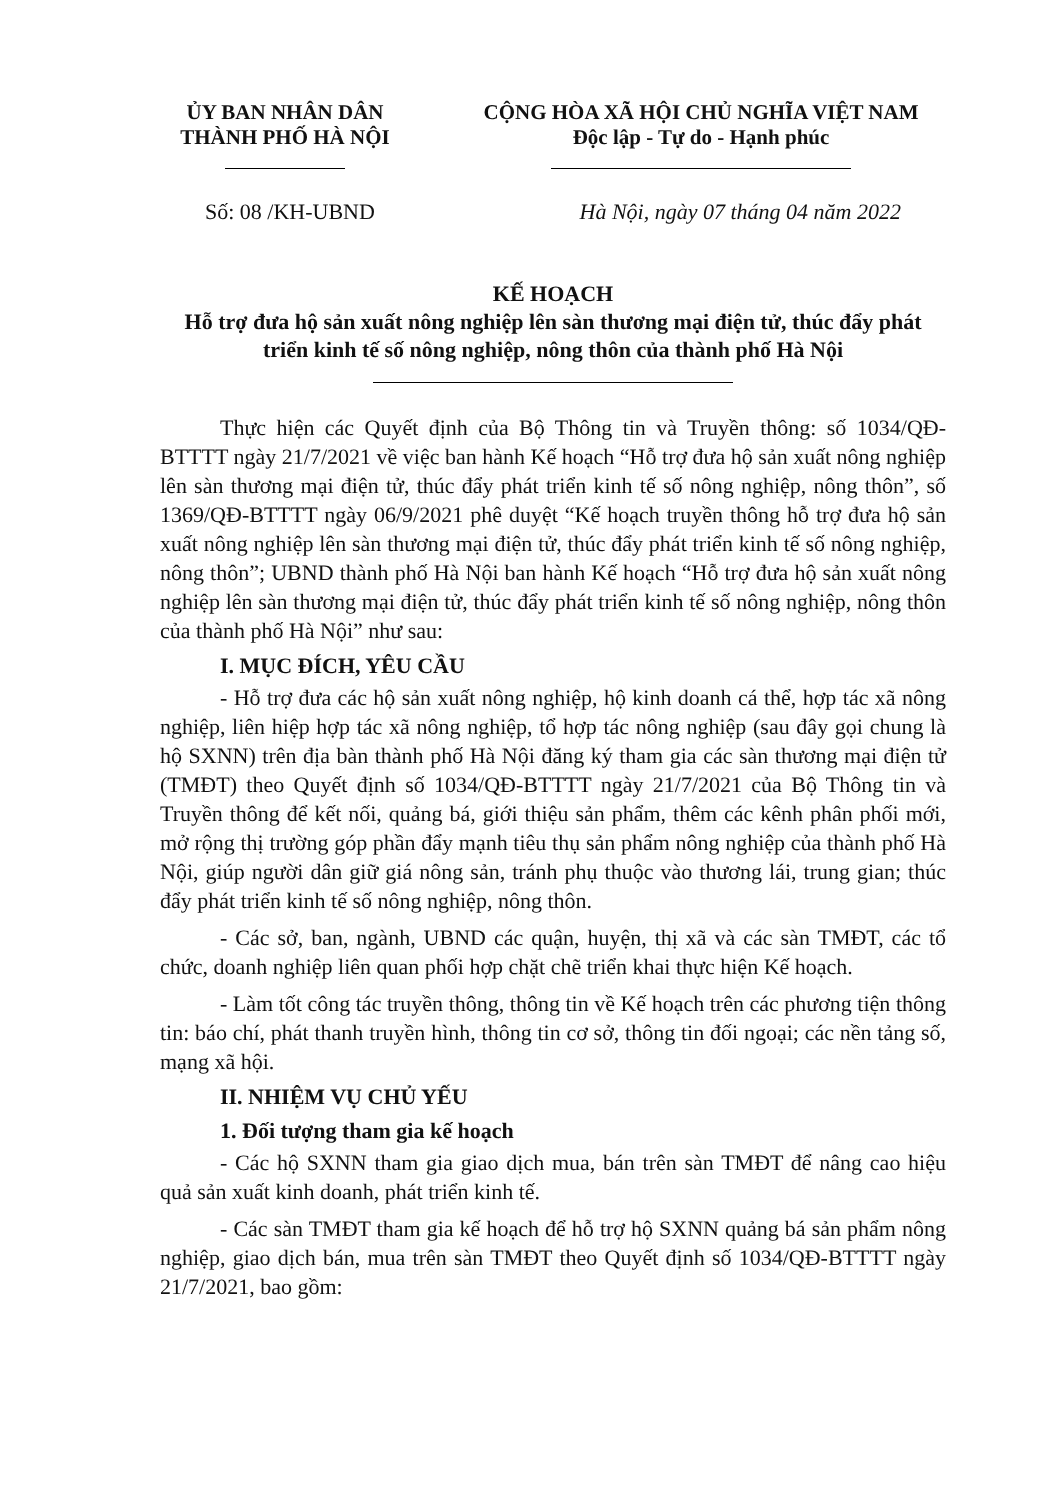ỦY BAN NHÂN DÂN
THÀNH PHỐ HÀ NỘI
CỘNG HÒA XÃ HỘI CHỦ NGHĨA VIỆT NAM
Độc lập - Tự do - Hạnh phúc
Số: 08 /KH-UBND Hà Nội, ngày 07 tháng 04 năm 2022
KẾ HOẠCH
Hỗ trợ đưa hộ sản xuất nông nghiệp lên sàn thương mại điện tử, thúc đẩy phát triển kinh tế số nông nghiệp, nông thôn của thành phố Hà Nội
Thực hiện các Quyết định của Bộ Thông tin và Truyền thông: số 1034/QĐ-BTTTT ngày 21/7/2021 về việc ban hành Kế hoạch “Hỗ trợ đưa hộ sản xuất nông nghiệp lên sàn thương mại điện tử, thúc đẩy phát triển kinh tế số nông nghiệp, nông thôn”, số 1369/QĐ-BTTTT ngày 06/9/2021 phê duyệt “Kế hoạch truyền thông hỗ trợ đưa hộ sản xuất nông nghiệp lên sàn thương mại điện tử, thúc đẩy phát triển kinh tế số nông nghiệp, nông thôn”; UBND thành phố Hà Nội ban hành Kế hoạch “Hỗ trợ đưa hộ sản xuất nông nghiệp lên sàn thương mại điện tử, thúc đẩy phát triển kinh tế số nông nghiệp, nông thôn của thành phố Hà Nội” như sau:
I. MỤC ĐÍCH, YÊU CẦU
- Hỗ trợ đưa các hộ sản xuất nông nghiệp, hộ kinh doanh cá thể, hợp tác xã nông nghiệp, liên hiệp hợp tác xã nông nghiệp, tổ hợp tác nông nghiệp (sau đây gọi chung là hộ SXNN) trên địa bàn thành phố Hà Nội đăng ký tham gia các sàn thương mại điện tử (TMĐT) theo Quyết định số 1034/QĐ-BTTTT ngày 21/7/2021 của Bộ Thông tin và Truyền thông để kết nối, quảng bá, giới thiệu sản phẩm, thêm các kênh phân phối mới, mở rộng thị trường góp phần đẩy mạnh tiêu thụ sản phẩm nông nghiệp của thành phố Hà Nội, giúp người dân giữ giá nông sản, tránh phụ thuộc vào thương lái, trung gian; thúc đẩy phát triển kinh tế số nông nghiệp, nông thôn.
- Các sở, ban, ngành, UBND các quận, huyện, thị xã và các sàn TMĐT, các tổ chức, doanh nghiệp liên quan phối hợp chặt chẽ triển khai thực hiện Kế hoạch.
- Làm tốt công tác truyền thông, thông tin về Kế hoạch trên các phương tiện thông tin: báo chí, phát thanh truyền hình, thông tin cơ sở, thông tin đối ngoại; các nền tảng số, mạng xã hội.
II. NHIỆM VỤ CHỦ YẾU
1. Đối tượng tham gia kế hoạch
- Các hộ SXNN tham gia giao dịch mua, bán trên sàn TMĐT để nâng cao hiệu quả sản xuất kinh doanh, phát triển kinh tế.
- Các sàn TMĐT tham gia kế hoạch để hỗ trợ hộ SXNN quảng bá sản phẩm nông nghiệp, giao dịch bán, mua trên sàn TMĐT theo Quyết định số 1034/QĐ-BTTTT ngày 21/7/2021, bao gồm: